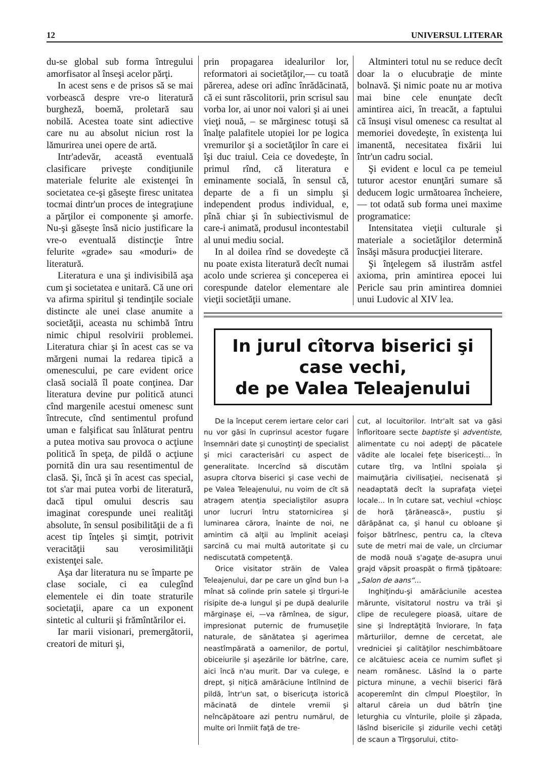12 UNIVERSUL LITERAR
du-se global sub forma întregului amorfisator al înseşi acelor părţi.
In acest sens e de prisos să se mai vorbească despre vre-o literatură burgheză, boemă, proletară sau nobilă. Acestea toate sint adiective care nu au absolut niciun rost la lămurirea unei opere de artă.
Intr'adevăr, această eventuală clasificare priveşte condiţiunile materiale felurite ale existenţei în societatea ce-şi găseşte firesc unitatea tocmai dintr'un proces de integraţiune a părţilor ei componente şi amorfe. Nu-şi găseşte însă nicio justificare la vre-o eventuală distincţie între felurite «grade» sau «moduri» de literatură.
Literatura e una şi indivisibilă aşa cum şi societatea e unitară. Că une ori va afirma spiritul şi tendinţile sociale distincte ale unei clase anumite a societăţii, aceasta nu schimbă întru nimic chipul resolvirii problemei. Literatura chiar şi în acest cas se va mărgeni numai la redarea tipică a omenescului, pe care evident orice clasă socială îl poate conţinea. Dar literatura devine pur politică atunci cînd margenile acestui omenesc sunt întrecute, cînd sentimentul profund uman e falşificat sau înlăturat pentru a putea motiva sau provoca o acţiune politică în speţa, de pildă o acţiune pornită din ura sau resentimentul de clasă. Şi, încă şi în acest cas special, tot s'ar mai putea vorbi de literatură, dacă tipul omului descris sau imaginat corespunde unei realităţi absolute, în sensul posibilităţii de a fi acest tip înţeles şi simţit, potrivit veracităţii sau verosimilităţii existenţei sale.
Aşa dar literatura nu se împarte pe clase sociale, ci ea culegînd elementele ei din toate straturile societaţii, apare ca un exponent sintetic al culturii şi frămîntărilor ei.
Iar marii visionari, premergătorii, creatori de mituri şi,
prin propagarea idealurilor lor, reformatori ai societăţilor,— cu toată părerea, adese ori adînc înrădăcinată, că ei sunt răscolitorii, prin scrisul sau vorba lor, ai unor noi valori şi ai unei vieţi nouă, – se mărginesc totuşi să înalţe palafitele utopiei lor pe logica vremurilor şi a societăţilor în care ei îşi duc traiul. Ceia ce dovedeşte, în primul rînd, că literatura e eminamente socială, în sensul că, departe de a fi un simplu şi independent produs individual, e, pînă chiar şi în subiectivismul de care-i animată, produsul incontestabil al unui mediu social.
In al doilea rînd se dovedeşte că nu poate exista literatură decît numai acolo unde scrierea şi conceperea ei corespunde datelor elementare ale vieţii societăţii umane.
Altminteri totul nu se reduce decît doar la o elucubraţie de minte bolnavă. Şi nimic poate nu ar motiva mai bine cele enunţate decît amintirea aici, în treacăt, a faptului că însuşi visul omenesc ca resultat al memoriei dovedeşte, în existenţa lui imanentă, necesitatea fixării lui într'un cadru social.
Şi evident e locul ca pe temeiul tuturor acestor enunţări sumare să deducem logic următoarea încheiere, — tot odată sub forma unei maxime programatice:
Intensitatea vieţii culturale şi materiale a societăţilor determină însăşi măsura producţiei literare.
Şi înţelegem să ilustrăm astfel axioma, prin amintirea epocei lui Pericle sau prin amintirea domniei unui Ludovic al XIV lea.
In jurul cîtorva biserici şi case vechi,
de pe Valea Teleajenului
De la început cerem iertare celor cari nu vor găsi în cuprinsul acestor fugare însemnări date şi cunoştinţi de specialist şi mici caracterisări cu aspect de generalitate. Incercînd să discutăm asupra cîtorva biserici şi case vechi de pe Valea Teleajenului, nu voim de cît să atragem atenţia specialiştilor asupra unor lucruri întru statornicirea şi luminarea cărora, înainte de noi, ne amintim că alţii au împlinit aceiaşi sarcină cu mai multă autoritate şi cu nediscutată competenţă.
Orice visitator străin de Valea Teleajenului, dar pe care un gînd bun l-a mînat să colinde prin satele şi tîrguri-le risipite de-a lungul şi pe după dealurile mărginaşe ei, —va rămînea, de sigur, impresionat puternic de frumuseţile naturale, de sănătatea şi agerimea neastîmpărată a oamenilor, de portul, obiceiurile şi aşezările lor bătrîne, care, aici încă n'au murit. Dar va culege, e drept, şi niţică amărăciune întîlnind de pildă, într'un sat, o bisericuţa istorică măcinată de dintele vremii şi neîncăpătoare azi pentru numărul, de multe ori înmiit faţă de tre-
cut, al locuitorilor. Intr'alt sat va găsi înfloritoare secte baptiste şi adventiste, alimentate cu noi adepţi de păcatele vădite ale localei feţe bisericeşti... în cutare tîrg, va întîlni spoiala şi maimuţăria civilisaţiei, necisenată şi neadaptată decît la suprafaţa vieţei locale... In în cutare sat, vechiul «chioşc de horă ţărănească», pustiu şi dărăpănat ca, şi hanul cu obloane şi foişor bătrînesc, pentru ca, la cîteva sute de metri mai de vale, un cîrciumar de modă nouă s'agaţe de-asupra unui grajd văpsit proaspăt o firmă ţipătoare: „Salon de aans“...
Inghiţindu-şi amărăciunile acestea mărunte, visitatorul nostru va trăi şi clipe de reculegere pioasă, uitare de sine şi îndreptăţită înviorare, în faţa mărturiilor, demne de cercetat, ale vredniciei şi calităţilor neschimbătoare ce alcătuiesc aceia ce numim suflet şi neam românesc. Lăsînd la o parte pictura minune, a vechii biserici fără acoperemînt din cîmpul Ploeştilor, în altarul căreia un dud bătrîn ţine leturghia cu vînturile, ploile şi zăpada, lăsînd bisericile şi zidurile vechi cetăţi de scaun a Tîrgşorului, ctito-